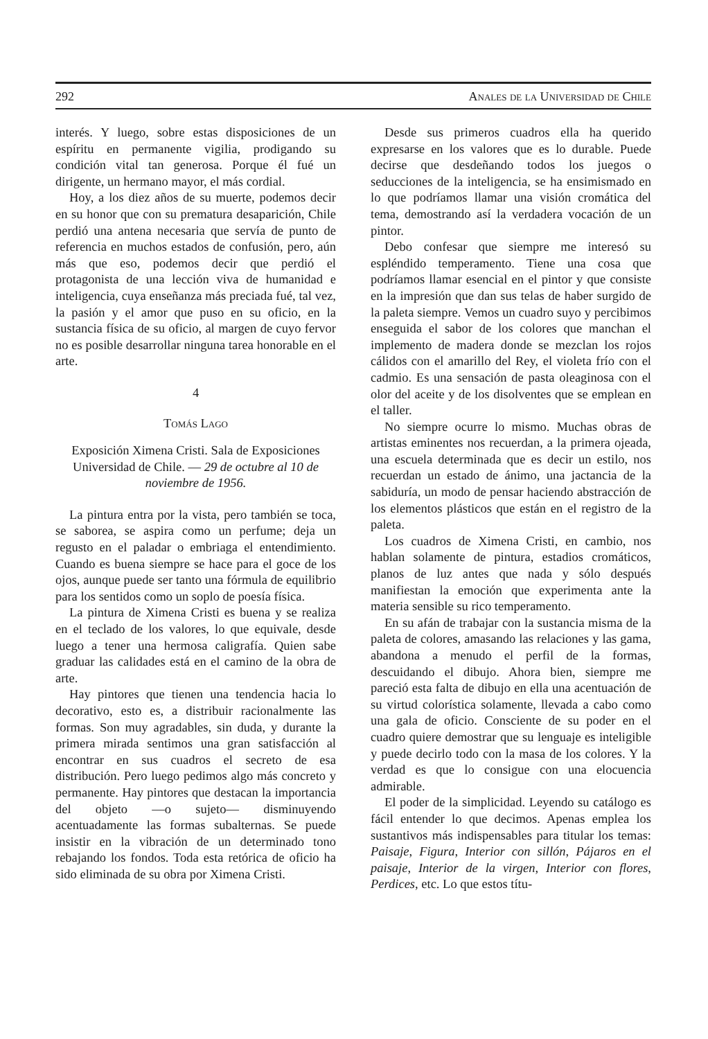292 Anales de la Universidad de Chile
interés. Y luego, sobre estas disposiciones de un espíritu en permanente vigilia, prodigando su condición vital tan generosa. Porque él fué un dirigente, un hermano mayor, el más cordial.
Hoy, a los diez años de su muerte, podemos decir en su honor que con su prematura desaparición, Chile perdió una antena necesaria que servía de punto de referencia en muchos estados de confusión, pero, aún más que eso, podemos decir que perdió el protagonista de una lección viva de humanidad e inteligencia, cuya enseñanza más preciada fué, tal vez, la pasión y el amor que puso en su oficio, en la sustancia física de su oficio, al margen de cuyo fervor no es posible desarrollar ninguna tarea honorable en el arte.
4
Tomás Lago
Exposición Ximena Cristi. Sala de Exposiciones Universidad de Chile. — 29 de octubre al 10 de noviembre de 1956.
La pintura entra por la vista, pero también se toca, se saborea, se aspira como un perfume; deja un regusto en el paladar o embriaga el entendimiento. Cuando es buena siempre se hace para el goce de los ojos, aunque puede ser tanto una fórmula de equilibrio para los sentidos como un soplo de poesía física.
La pintura de Ximena Cristi es buena y se realiza en el teclado de los valores, lo que equivale, desde luego a tener una hermosa caligrafía. Quien sabe graduar las calidades está en el camino de la obra de arte.
Hay pintores que tienen una tendencia hacia lo decorativo, esto es, a distribuir racionalmente las formas. Son muy agradables, sin duda, y durante la primera mirada sentimos una gran satisfacción al encontrar en sus cuadros el secreto de esa distribución. Pero luego pedimos algo más concreto y permanente. Hay pintores que destacan la importancia del objeto —o sujeto— disminuyendo acentuadamente las formas subalternas. Se puede insistir en la vibración de un determinado tono rebajando los fondos. Toda esta retórica de oficio ha sido eliminada de su obra por Ximena Cristi.
Desde sus primeros cuadros ella ha querido expresarse en los valores que es lo durable. Puede decirse que desdeñando todos los juegos o seducciones de la inteligencia, se ha ensimismado en lo que podríamos llamar una visión cromática del tema, demostrando así la verdadera vocación de un pintor.
Debo confesar que siempre me interesó su espléndido temperamento. Tiene una cosa que podríamos llamar esencial en el pintor y que consiste en la impresión que dan sus telas de haber surgido de la paleta siempre. Vemos un cuadro suyo y percibimos enseguida el sabor de los colores que manchan el implemento de madera donde se mezclan los rojos cálidos con el amarillo del Rey, el violeta frío con el cadmio. Es una sensación de pasta oleaginosa con el olor del aceite y de los disolventes que se emplean en el taller.
No siempre ocurre lo mismo. Muchas obras de artistas eminentes nos recuerdan, a la primera ojeada, una escuela determinada que es decir un estilo, nos recuerdan un estado de ánimo, una jactancia de la sabiduría, un modo de pensar haciendo abstracción de los elementos plásticos que están en el registro de la paleta.
Los cuadros de Ximena Cristi, en cambio, nos hablan solamente de pintura, estadios cromáticos, planos de luz antes que nada y sólo después manifiestan la emoción que experimenta ante la materia sensible su rico temperamento.
En su afán de trabajar con la sustancia misma de la paleta de colores, amasando las relaciones y las gama, abandona a menudo el perfil de la formas, descuidando el dibujo. Ahora bien, siempre me pareció esta falta de dibujo en ella una acentuación de su virtud colorística solamente, llevada a cabo como una gala de oficio. Consciente de su poder en el cuadro quiere demostrar que su lenguaje es inteligible y puede decirlo todo con la masa de los colores. Y la verdad es que lo consigue con una elocuencia admirable.
El poder de la simplicidad. Leyendo su catálogo es fácil entender lo que decimos. Apenas emplea los sustantivos más indispensables para titular los temas: Paisaje, Figura, Interior con sillón, Pájaros en el paisaje, Interior de la virgen, Interior con flores, Perdices, etc. Lo que estos títu-